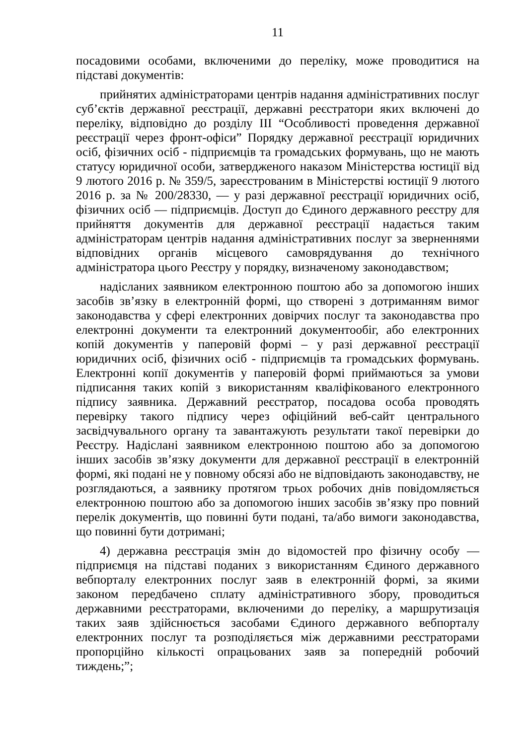11
посадовими особами, включеними до переліку, може проводитися на підставі документів:
прийнятих адміністраторами центрів надання адміністративних послуг суб’єктів державної реєстрації, державні реєстратори яких включені до переліку, відповідно до розділу ІІІ “Особливості проведення державної реєстрації через фронт-офіси” Порядку державної реєстрації юридичних осіб, фізичних осіб - підприємців та громадських формувань, що не мають статусу юридичної особи, затвердженого наказом Міністерства юстиції від 9 лютого 2016 р. № 359/5, зареєстрованим в Міністерстві юстиції 9 лютого 2016 р. за № 200/28330, — у разі державної реєстрації юридичних осіб, фізичних осіб — підприємців. Доступ до Єдиного державного реєстру для прийняття документів для державної реєстрації надається таким адміністраторам центрів надання адміністративних послуг за зверненнями відповідних органів місцевого самоврядування до технічного адміністратора цього Реєстру у порядку, визначеному законодавством;
надісланих заявником електронною поштою або за допомогою інших засобів зв’язку в електронній формі, що створені з дотриманням вимог законодавства у сфері електронних довірчих послуг та законодавства про електронні документи та електронний документообіг, або електронних копій документів у паперовій формі – у разі державної реєстрації юридичних осіб, фізичних осіб - підприємців та громадських формувань. Електронні копії документів у паперовій формі приймаються за умови підписання таких копій з використанням кваліфікованого електронного підпису заявника. Державний реєстратор, посадова особа проводять перевірку такого підпису через офіційний веб-сайт центрального засвідчувального органу та завантажують результати такої перевірки до Реєстру. Надіслані заявником електронною поштою або за допомогою інших засобів зв’язку документи для державної реєстрації в електронній формі, які подані не у повному обсязі або не відповідають законодавству, не розглядаються, а заявнику протягом трьох робочих днів повідомляється електронною поштою або за допомогою інших засобів зв’язку про повний перелік документів, що повинні бути подані, та/або вимоги законодавства, що повинні бути дотримані;
4) державна реєстрація змін до відомостей про фізичну особу — підприємця на підставі поданих з використанням Єдиного державного вебпорталу електронних послуг заяв в електронній формі, за якими законом передбачено сплату адміністративного збору, проводиться державними реєстраторами, включеними до переліку, а маршрутизація таких заяв здійснюється засобами Єдиного державного вебпорталу електронних послуг та розподіляється між державними реєстраторами пропорційно кількості опрацьованих заяв за попередній робочий тиждень;”;